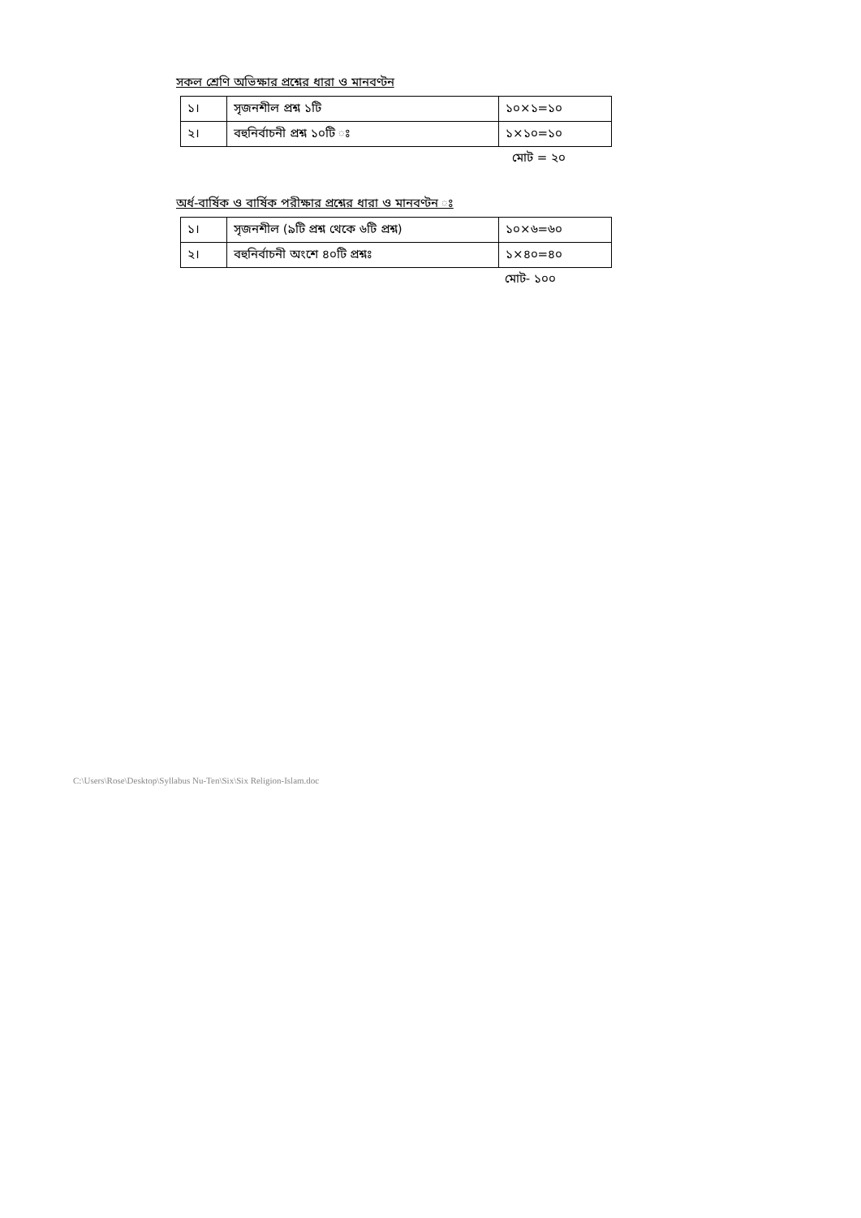সকল শ্রেণি অভিক্ষার প্রশ্নের ধারা ও মানবণ্টন
| ১। | সৃজনশীল প্রশ্ন ১টি | ১০×১=১০ |
| ২। | বহুনির্বাচনী প্রশ্ন ১০টি ঃ | ১×১০=১০ |
মোট = ২০
অর্ধ-বার্ষিক ও বার্ষিক পরীক্ষার প্রশ্নের ধারা ও মানবণ্টন ঃ
| ১। | সৃজনশীল (৯টি প্রশ্ন থেকে ৬টি প্রশ্ন) | ১০×৬=৬০ |
| ২। | বহুনির্বাচনী অংশে ৪০টি প্রশ্নঃ | ১×৪০=৪০ |
মোট- ১০০
C:\Users\Rose\Desktop\Syllabus Nu-Ten\Six\Six Religion-Islam.doc